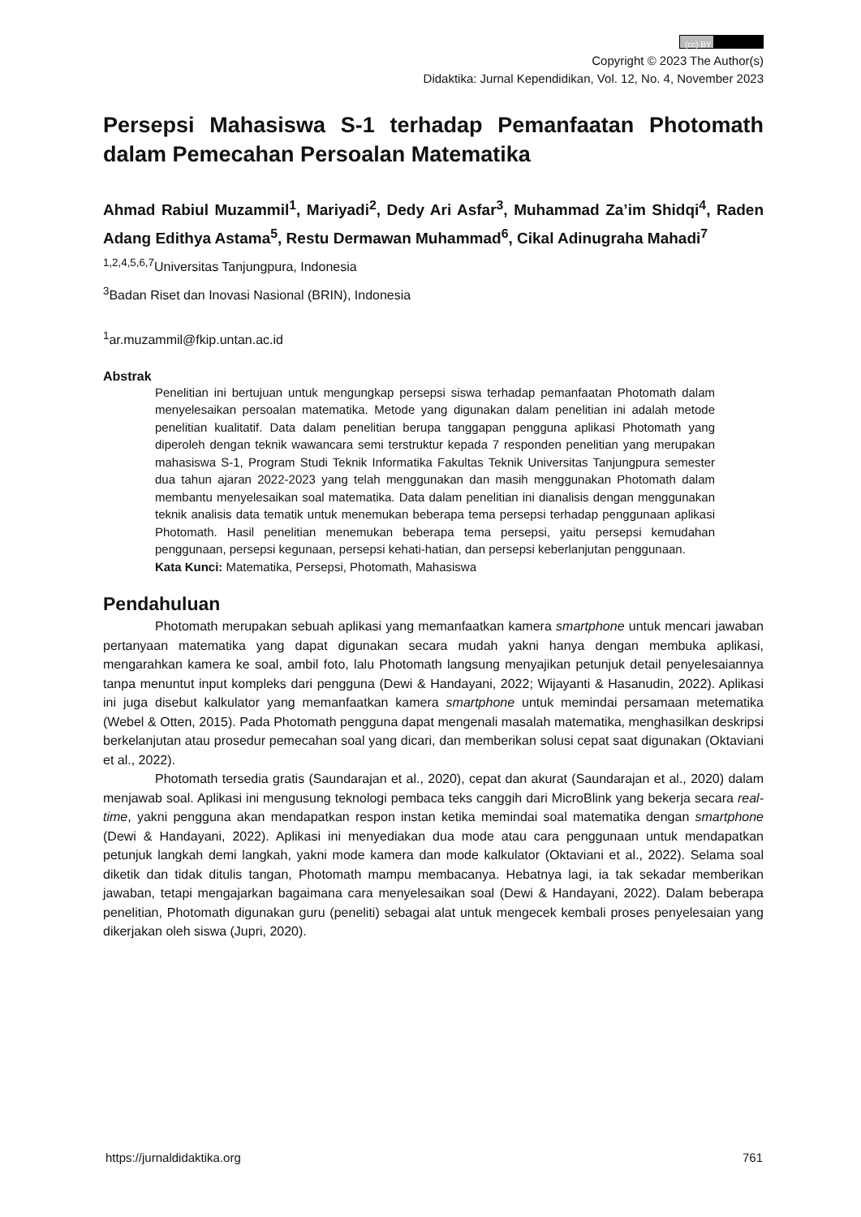(cc) BY
Copyright © 2023 The Author(s)
Didaktika: Jurnal Kependidikan, Vol. 12, No. 4, November 2023
Persepsi Mahasiswa S-1 terhadap Pemanfaatan Photomath dalam Pemecahan Persoalan Matematika
Ahmad Rabiul Muzammil<sup>1</sup>, Mariyadi<sup>2</sup>, Dedy Ari Asfar<sup>3</sup>, Muhammad Za’im Shidqi<sup>4</sup>, Raden Adang Edithya Astama<sup>5</sup>, Restu Dermawan Muhammad<sup>6</sup>, Cikal Adinugraha Mahadi<sup>7</sup>
<sup>1,2,4,5,6,7</sup>Universitas Tanjungpura, Indonesia
<sup>3</sup> Badan Riset dan Inovasi Nasional (BRIN), Indonesia
<sup>1</sup> ar.muzammil@fkip.untan.ac.id
Abstrak
Penelitian ini bertujuan untuk mengungkap persepsi siswa terhadap pemanfaatan Photomath dalam menyelesaikan persoalan matematika. Metode yang digunakan dalam penelitian ini adalah metode penelitian kualitatif. Data dalam penelitian berupa tanggapan pengguna aplikasi Photomath yang diperoleh dengan teknik wawancara semi terstruktur kepada 7 responden penelitian yang merupakan mahasiswa S-1, Program Studi Teknik Informatika Fakultas Teknik Universitas Tanjungpura semester dua tahun ajaran 2022-2023 yang telah menggunakan dan masih menggunakan Photomath dalam membantu menyelesaikan soal matematika. Data dalam penelitian ini dianalisis dengan menggunakan teknik analisis data tematik untuk menemukan beberapa tema persepsi terhadap penggunaan aplikasi Photomath. Hasil penelitian menemukan beberapa tema persepsi, yaitu persepsi kemudahan penggunaan, persepsi kegunaan, persepsi kehati-hatian, dan persepsi keberlanjutan penggunaan.
Kata Kunci: Matematika, Persepsi, Photomath, Mahasiswa
Pendahuluan
Photomath merupakan sebuah aplikasi yang memanfaatkan kamera smartphone untuk mencari jawaban pertanyaan matematika yang dapat digunakan secara mudah yakni hanya dengan membuka aplikasi, mengarahkan kamera ke soal, ambil foto, lalu Photomath langsung menyajikan petunjuk detail penyelesaiannya tanpa menuntut input kompleks dari pengguna (Dewi & Handayani, 2022; Wijayanti & Hasanudin, 2022). Aplikasi ini juga disebut kalkulator yang memanfaatkan kamera smartphone untuk memindai persamaan metematika (Webel & Otten, 2015). Pada Photomath pengguna dapat mengenali masalah matematika, menghasilkan deskripsi berkelanjutan atau prosedur pemecahan soal yang dicari, dan memberikan solusi cepat saat digunakan (Oktaviani et al., 2022).
Photomath tersedia gratis (Saundarajan et al., 2020), cepat dan akurat (Saundarajan et al., 2020) dalam menjawab soal. Aplikasi ini mengusung teknologi pembaca teks canggih dari MicroBlink yang bekerja secara real-time, yakni pengguna akan mendapatkan respon instan ketika memindai soal matematika dengan smartphone (Dewi & Handayani, 2022). Aplikasi ini menyediakan dua mode atau cara penggunaan untuk mendapatkan petunjuk langkah demi langkah, yakni mode kamera dan mode kalkulator (Oktaviani et al., 2022). Selama soal diketik dan tidak ditulis tangan, Photomath mampu membacanya. Hebatnya lagi, ia tak sekadar memberikan jawaban, tetapi mengajarkan bagaimana cara menyelesaikan soal (Dewi & Handayani, 2022). Dalam beberapa penelitian, Photomath digunakan guru (peneliti) sebagai alat untuk mengecek kembali proses penyelesaian yang dikerjakan oleh siswa (Jupri, 2020).
https://jurnaldidaktika.org 761